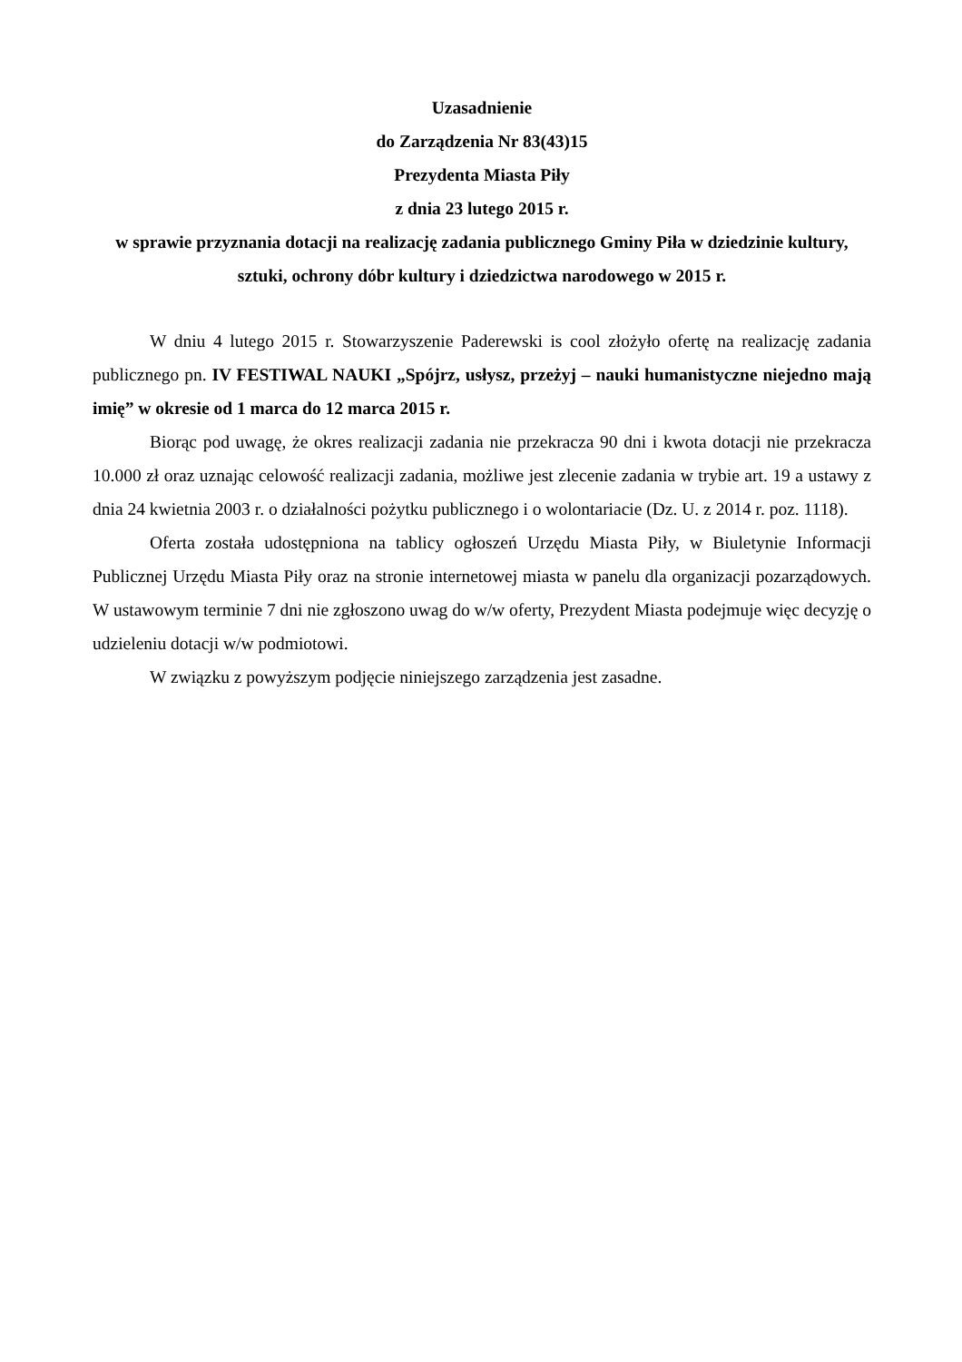Uzasadnienie
do Zarządzenia Nr 83(43)15
Prezydenta Miasta Piły
z dnia 23 lutego 2015 r.
w sprawie przyznania dotacji na realizację zadania publicznego Gminy Piła w dziedzinie kultury, sztuki, ochrony dóbr kultury i dziedzictwa narodowego w 2015 r.
W dniu 4 lutego 2015 r. Stowarzyszenie Paderewski is cool złożyło ofertę na realizację zadania publicznego pn. IV FESTIWAL NAUKI „Spójrz, usłysz, przeżyj – nauki humanistyczne niejedno mają imię” w okresie od 1 marca do 12 marca 2015 r.
Biorąc pod uwagę, że okres realizacji zadania nie przekracza 90 dni i kwota dotacji nie przekracza 10.000 zł oraz uznając celowość realizacji zadania, możliwe jest zlecenie zadania w trybie art. 19 a ustawy z dnia 24 kwietnia 2003 r. o działalności pożytku publicznego i o wolontariacie (Dz. U. z 2014 r. poz. 1118).
Oferta została udostępniona na tablicy ogłoszeń Urzędu Miasta Piły, w Biuletynie Informacji Publicznej Urzędu Miasta Piły oraz na stronie internetowej miasta w panelu dla organizacji pozarządowych. W ustawowym terminie 7 dni nie zgłoszono uwag do w/w oferty, Prezydent Miasta podejmuje więc decyzję o udzieleniu dotacji w/w podmiotowi.
W związku z powyższym podjęcie niniejszego zarządzenia jest zasadne.